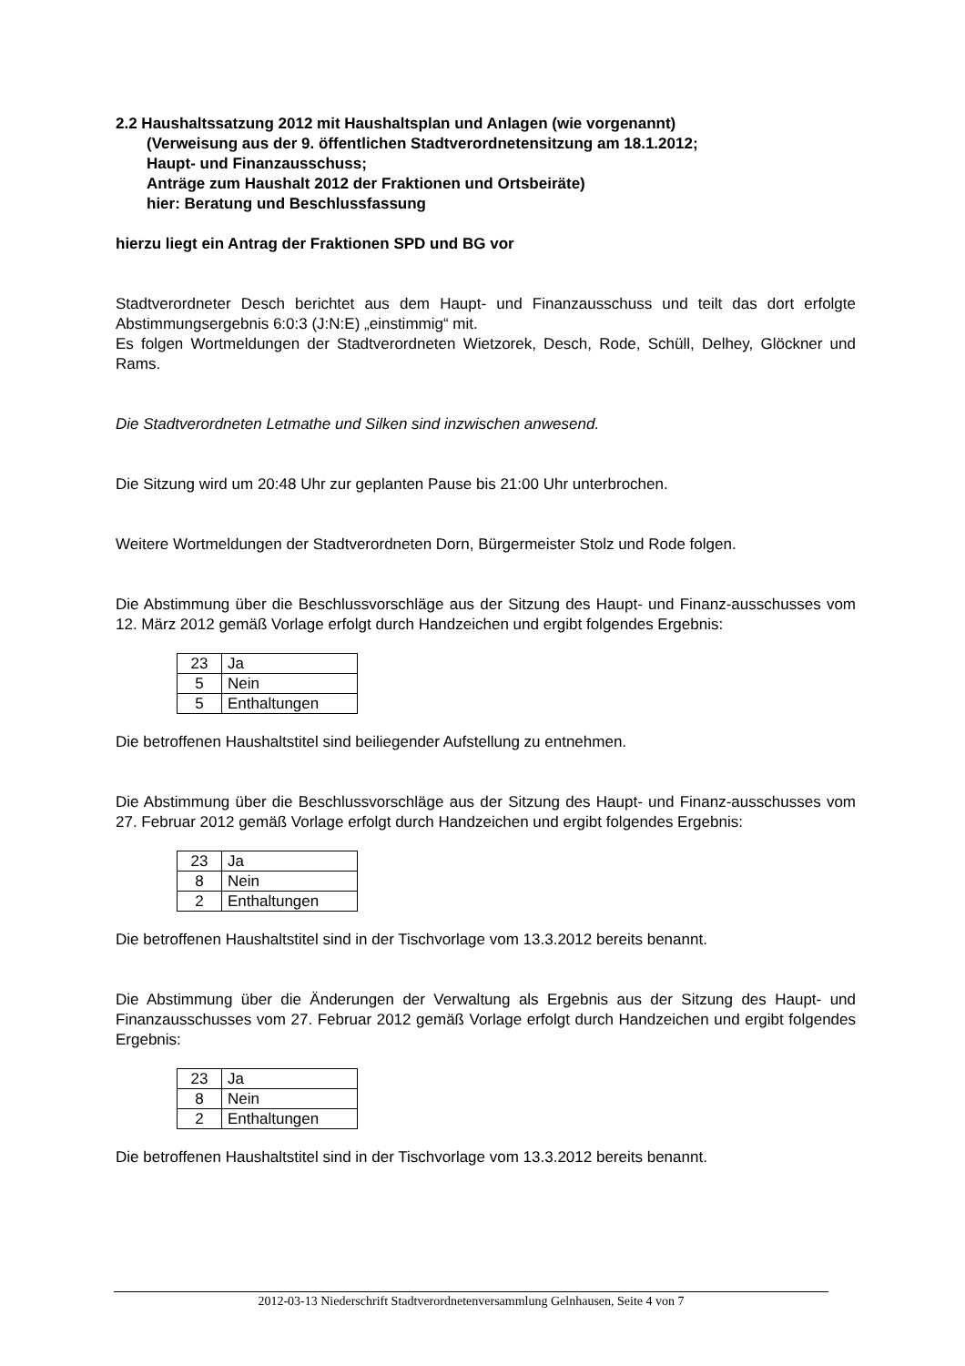2.2 Haushaltssatzung 2012 mit Haushaltsplan und Anlagen (wie vorgenannt)
(Verweisung aus der 9. öffentlichen Stadtverordnetensitzung am 18.1.2012;
Haupt- und Finanzausschuss;
Anträge zum Haushalt 2012 der Fraktionen und Ortsbeiräte)
hier: Beratung und Beschlussfassung
hierzu liegt ein Antrag der Fraktionen SPD und BG vor
Stadtverordneter Desch berichtet aus dem Haupt- und Finanzausschuss und teilt das dort erfolgte Abstimmungsergebnis 6:0:3 (J:N:E) „einstimmig“ mit.
Es folgen Wortmeldungen der Stadtverordneten Wietzorek, Desch, Rode, Schüll, Delhey, Glöckner und Rams.
Die Stadtverordneten Letmathe und Silken sind inzwischen anwesend.
Die Sitzung wird um 20:48 Uhr zur geplanten Pause bis 21:00 Uhr unterbrochen.
Weitere Wortmeldungen der Stadtverordneten Dorn, Bürgermeister Stolz und Rode folgen.
Die Abstimmung über die Beschlussvorschläge aus der Sitzung des Haupt- und Finanz-ausschusses vom 12. März 2012 gemäß Vorlage erfolgt durch Handzeichen und ergibt folgendes Ergebnis:
| 23 | Ja |
| 5 | Nein |
| 5 | Enthaltungen |
Die betroffenen Haushaltstitel sind beiliegender Aufstellung zu entnehmen.
Die Abstimmung über die Beschlussvorschläge aus der Sitzung des Haupt- und Finanz-ausschusses vom 27. Februar 2012 gemäß Vorlage erfolgt durch Handzeichen und ergibt folgendes Ergebnis:
| 23 | Ja |
| 8 | Nein |
| 2 | Enthaltungen |
Die betroffenen Haushaltstitel sind in der Tischvorlage vom 13.3.2012 bereits benannt.
Die Abstimmung über die Änderungen der Verwaltung als Ergebnis aus der Sitzung des Haupt- und Finanzausschusses vom 27. Februar 2012 gemäß Vorlage erfolgt durch Handzeichen und ergibt folgendes Ergebnis:
| 23 | Ja |
| 8 | Nein |
| 2 | Enthaltungen |
Die betroffenen Haushaltstitel sind in der Tischvorlage vom 13.3.2012 bereits benannt.
2012-03-13 Niederschrift Stadtverordnetenversammlung Gelnhausen, Seite 4 von 7